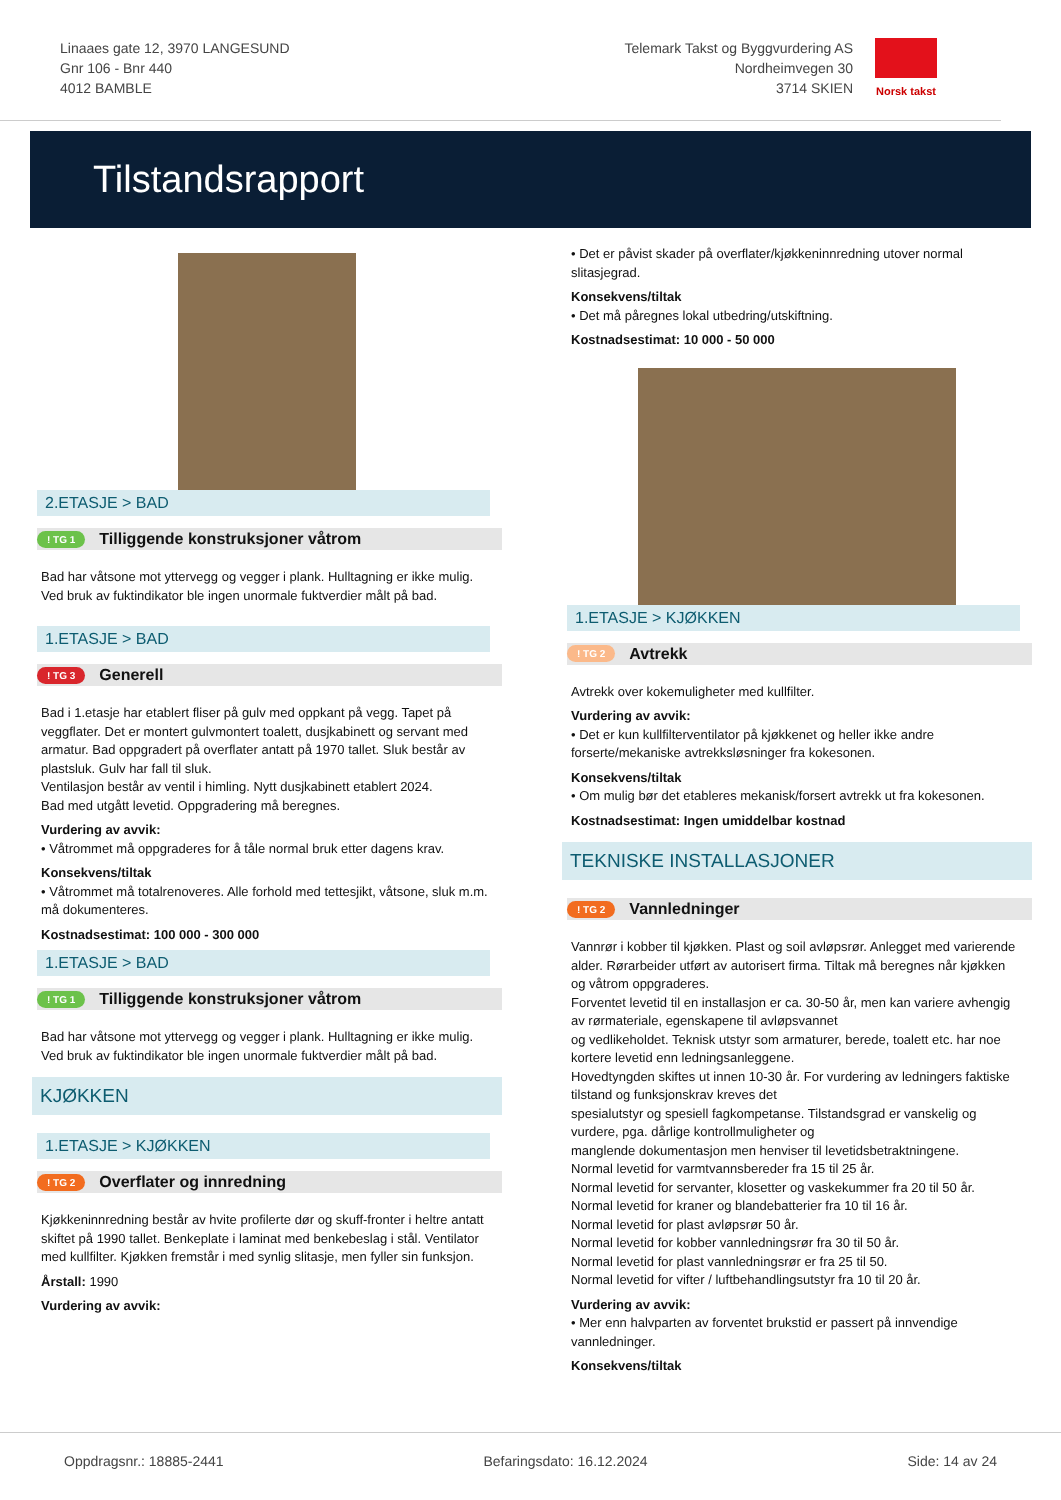Linaaes gate 12, 3970 LANGESUND
Gnr 106 - Bnr 440
4012 BAMBLE
Telemark Takst og Byggvurdering AS
Nordheimvegen 30
3714 SKIEN
Norsk takst
Tilstandsrapport
2.ETASJE > BAD
! TG 1 Tilliggende konstruksjoner våtrom
Bad har våtsone mot yttervegg og vegger i plank. Hulltagning er ikke mulig. Ved bruk av fuktindikator ble ingen unormale fuktverdier målt på bad.
1.ETASJE > BAD
! TG 3 Generell
Bad i 1.etasje har etablert fliser på gulv med oppkant på vegg. Tapet på veggflater. Det er montert gulvmontert toalett, dusjkabinett og servant med armatur. Bad oppgradert på overflater antatt på 1970 tallet. Sluk består av plastsluk. Gulv har fall til sluk.
Ventilasjon består av ventil i himling. Nytt dusjkabinett etablert 2024.
Bad med utgått levetid. Oppgradering må beregnes.
Vurdering av avvik:
• Våtrommet må oppgraderes for å tåle normal bruk etter dagens krav.
Konsekvens/tiltak
• Våtrommet må totalrenoveres. Alle forhold med tettesjikt, våtsone, sluk m.m. må dokumenteres.
Kostnadsestimat: 100 000 - 300 000
1.ETASJE > BAD
! TG 1 Tilliggende konstruksjoner våtrom
Bad har våtsone mot yttervegg og vegger i plank. Hulltagning er ikke mulig. Ved bruk av fuktindikator ble ingen unormale fuktverdier målt på bad.
KJØKKEN
1.ETASJE > KJØKKEN
! TG 2 Overflater og innredning
Kjøkkeninnredning består av hvite profilerte dør og skuff-fronter i heltre antatt skiftet på 1990 tallet. Benkeplate i laminat med benkebeslag i stål. Ventilator med kullfilter. Kjøkken fremstår i med synlig slitasje, men fyller sin funksjon.
Årstall: 1990
Vurdering av avvik:
• Det er påvist skader på overflater/kjøkkeninnredning utover normal slitasjegrad.
Konsekvens/tiltak
• Det må påregnes lokal utbedring/utskiftning.
Kostnadsestimat: 10 000 - 50 000
1.ETASJE > KJØKKEN
! TG 2 Avtrekk
Avtrekk over kokemuligheter med kullfilter.
Vurdering av avvik:
• Det er kun kullfilterventilator på kjøkkenet og heller ikke andre forserte/mekaniske avtrekksløsninger fra kokesonen.
Konsekvens/tiltak
• Om mulig bør det etableres mekanisk/forsert avtrekk ut fra kokesonen.
Kostnadsestimat: Ingen umiddelbar kostnad
TEKNISKE INSTALLASJONER
! TG 2 Vannledninger
Vannrør i kobber til kjøkken. Plast og soil avløpsrør. Anlegget med varierende alder. Rørarbeider utført av autorisert firma. Tiltak må beregnes når kjøkken og våtrom oppgraderes.
Forventet levetid til en installasjon er ca. 30-50 år, men kan variere avhengig av rørmateriale, egenskapene til avløpsvannet
og vedlikeholdet. Teknisk utstyr som armaturer, berede, toalett etc. har noe kortere levetid enn ledningsanleggene.
Hovedtyngden skiftes ut innen 10-30 år. For vurdering av ledningers faktiske tilstand og funksjonskrav kreves det
spesialutstyr og spesiell fagkompetanse. Tilstandsgrad er vanskelig og vurdere, pga. dårlige kontrollmuligheter og
manglende dokumentasjon men henviser til levetidsbetraktningene.
Normal levetid for varmtvannsbereder fra 15 til 25 år.
Normal levetid for servanter, klosetter og vaskekummer fra 20 til 50 år.
Normal levetid for kraner og blandebatterier fra 10 til 16 år.
Normal levetid for plast avløpsrør 50 år.
Normal levetid for kobber vannledningsrør fra 30 til 50 år.
Normal levetid for plast vannledningsrør er fra 25 til 50.
Normal levetid for vifter / luftbehandlingsutstyr fra 10 til 20 år.
Vurdering av avvik:
• Mer enn halvparten av forventet brukstid er passert på innvendige vannledninger.
Konsekvens/tiltak
Oppdragsnr.: 18885-2441 Befaringsdato: 16.12.2024 Side: 14 av 24